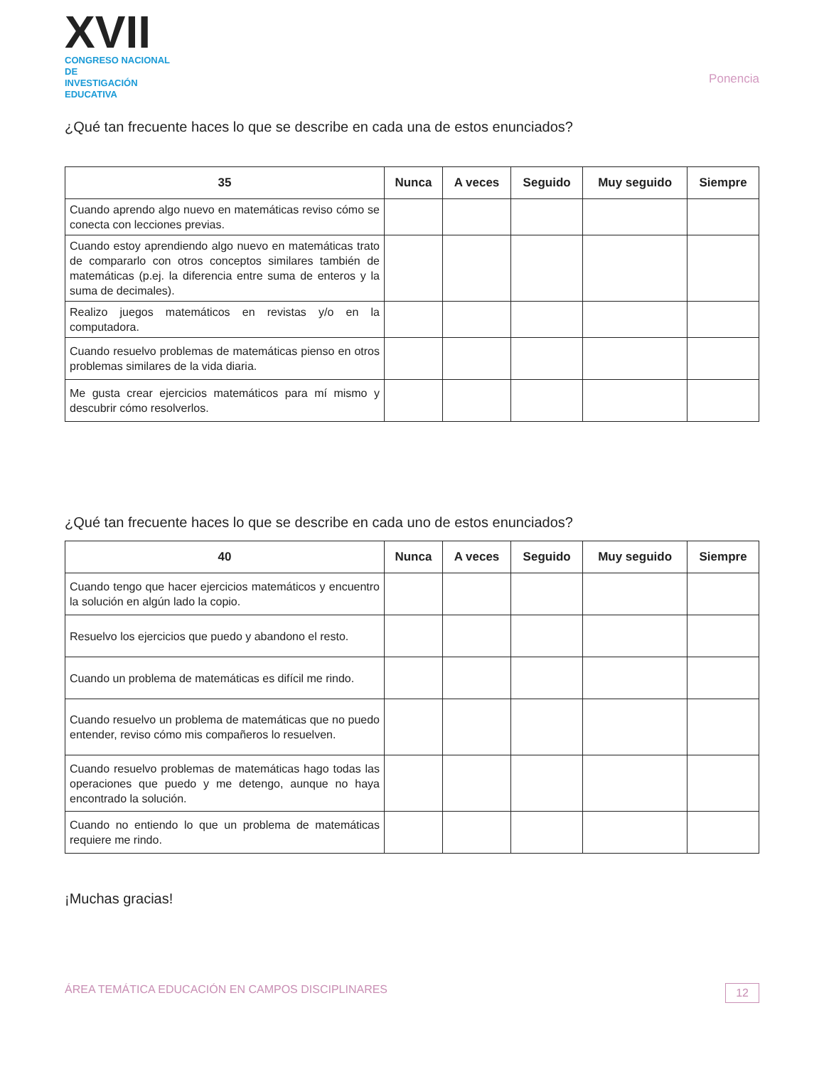XVII
CONGRESO NACIONAL DE
INVESTIGACIÓN EDUCATIVA
Ponencia
¿Qué tan frecuente haces lo que se describe en cada una de estos enunciados?
| 35 | Nunca | A veces | Seguido | Muy seguido | Siempre |
| --- | --- | --- | --- | --- | --- |
| Cuando aprendo algo nuevo en matemáticas reviso cómo se conecta con lecciones previas. | | | | | |
| Cuando estoy aprendiendo algo nuevo en matemáticas trato de compararlo con otros conceptos similares también de matemáticas (p.ej. la diferencia entre suma de enteros y la suma de decimales). | | | | | |
| Realizo juegos matemáticos en revistas y/o en la computadora. | | | | | |
| Cuando resuelvo problemas de matemáticas pienso en otros problemas similares de la vida diaria. | | | | | |
| Me gusta crear ejercicios matemáticos para mí mismo y descubrir cómo resolverlos. | | | | | |
¿Qué tan frecuente haces lo que se describe en cada uno de estos enunciados?
| 40 | Nunca | A veces | Seguido | Muy seguido | Siempre |
| --- | --- | --- | --- | --- | --- |
| Cuando tengo que hacer ejercicios matemáticos y encuentro la solución en algún lado la copio. | | | | | |
| Resuelvo los ejercicios que puedo y abandono el resto. | | | | | |
| Cuando un problema de matemáticas es difícil me rindo. | | | | | |
| Cuando resuelvo un problema de matemáticas que no puedo entender, reviso cómo mis compañeros lo resuelven. | | | | | |
| Cuando resuelvo problemas de matemáticas hago todas las operaciones que puedo y me detengo, aunque no haya encontrado la solución. | | | | | |
| Cuando no entiendo lo que un problema de matemáticas requiere me rindo. | | | | | |
¡Muchas gracias!
ÁREA TEMÁTICA EDUCACIÓN EN CAMPOS DISCIPLINARES 12